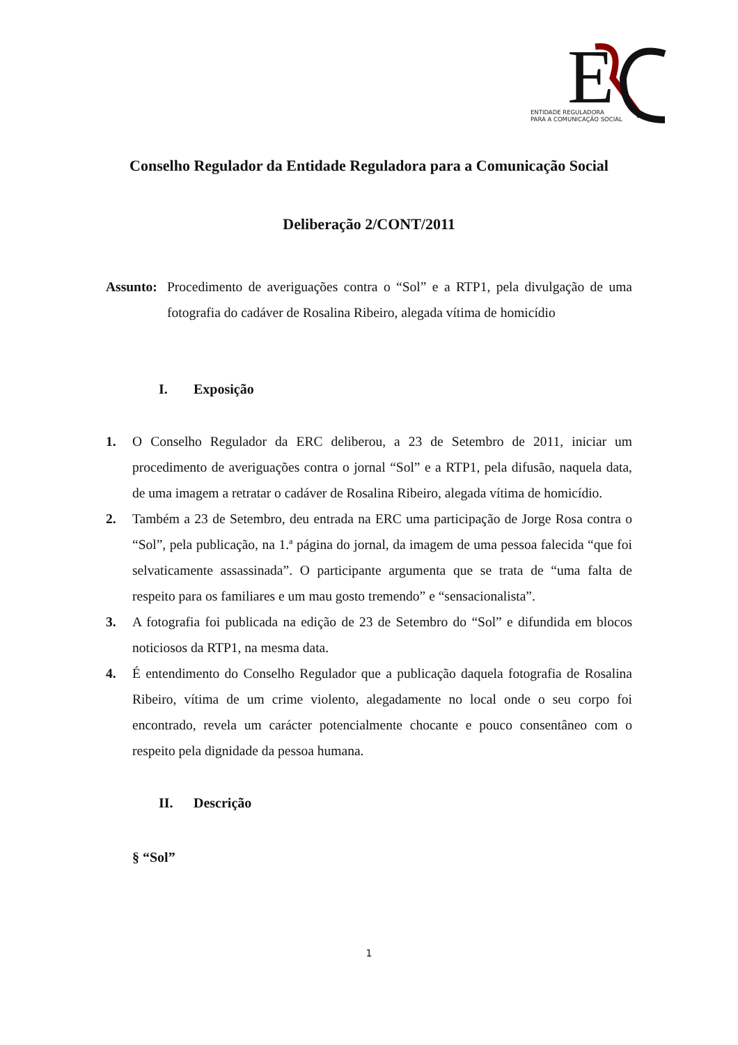E
ENTIDADE REGULADORA
PARA A COMUNICAÇÃO SOCIAL
Conselho Regulador da Entidade Reguladora para a Comunicação Social
Deliberação 2/CONT/2011
Assunto:
Procedimento de averiguações contra o “Sol” e a RTP1, pela divulgação de uma fotografia do cadáver de Rosalina Ribeiro, alegada vítima de homicídio
I. Exposição
1. O Conselho Regulador da ERC deliberou, a 23 de Setembro de 2011, iniciar um procedimento de averiguações contra o jornal “Sol” e a RTP1, pela difusão, naquela data, de uma imagem a retratar o cadáver de Rosalina Ribeiro, alegada vítima de homicídio.
2. Também a 23 de Setembro, deu entrada na ERC uma participação de Jorge Rosa contra o “Sol”, pela publicação, na 1.ª página do jornal, da imagem de uma pessoa falecida “que foi selvaticamente assassinada”. O participante argumenta que se trata de “uma falta de respeito para os familiares e um mau gosto tremendo” e “sensacionalista”.
3. A fotografia foi publicada na edição de 23 de Setembro do “Sol” e difundida em blocos noticiosos da RTP1, na mesma data.
4. É entendimento do Conselho Regulador que a publicação daquela fotografia de Rosalina Ribeiro, vítima de um crime violento, alegadamente no local onde o seu corpo foi encontrado, revela um carácter potencialmente chocante e pouco consentâneo com o respeito pela dignidade da pessoa humana.
II. Descrição
§ “Sol”
1